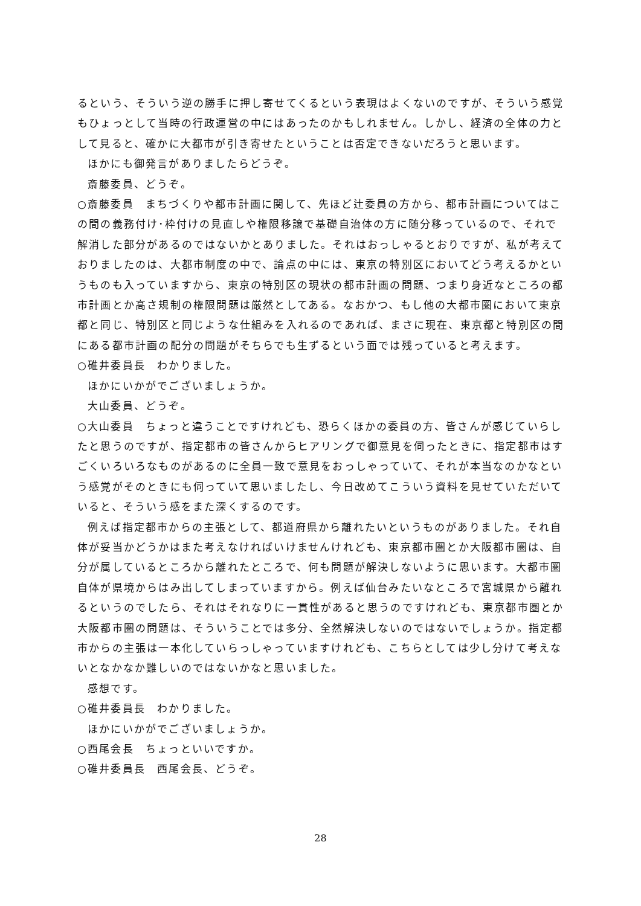るという、そういう逆の勝手に押し寄せてくるという表現はよくないのですが、そういう感覚もひょっとして当時の行政運営の中にはあったのかもしれません。しかし、経済の全体の力として見ると、確かに大都市が引き寄せたということは否定できないだろうと思います。
ほかにも御発言がありましたらどうぞ。
斎藤委員、どうぞ。
○斎藤委員　まちづくりや都市計画に関して、先ほど辻委員の方から、都市計画についてはこの間の義務付け･枠付けの見直しや権限移譲で基礎自治体の方に随分移っているので、それで解消した部分があるのではないかとありました。それはおっしゃるとおりですが、私が考えておりましたのは、大都市制度の中で、論点の中には、東京の特別区においてどう考えるかというものも入っていますから、東京の特別区の現状の都市計画の問題、つまり身近なところの都市計画とか高さ規制の権限問題は厳然としてある。なおかつ、もし他の大都市圏において東京都と同じ、特別区と同じような仕組みを入れるのであれば、まさに現在、東京都と特別区の間にある都市計画の配分の問題がそちらでも生ずるという面では残っていると考えます。
○碓井委員長　わかりました。
ほかにいかがでございましょうか。
大山委員、どうぞ。
○大山委員　ちょっと違うことですけれども、恐らくほかの委員の方、皆さんが感じていらしたと思うのですが、指定都市の皆さんからヒアリングで御意見を伺ったときに、指定都市はすごくいろいろなものがあるのに全員一致で意見をおっしゃっていて、それが本当なのかなという感覚がそのときにも伺っていて思いましたし、今日改めてこういう資料を見せていただいていると、そういう感をまた深くするのです。
例えば指定都市からの主張として、都道府県から離れたいというものがありました。それ自体が妥当かどうかはまた考えなければいけませんけれども、東京都市圏とか大阪都市圏は、自分が属しているところから離れたところで、何も問題が解決しないように思います。大都市圏自体が県境からはみ出してしまっていますから。例えば仙台みたいなところで宮城県から離れるというのでしたら、それはそれなりに一貫性があると思うのですけれども、東京都市圏とか大阪都市圏の問題は、そういうことでは多分、全然解決しないのではないでしょうか。指定都市からの主張は一本化していらっしゃっていますけれども、こちらとしては少し分けて考えないとなかなか難しいのではないかなと思いました。
感想です。
○碓井委員長　わかりました。
ほかにいかがでございましょうか。
○西尾会長　ちょっといいですか。
○碓井委員長　西尾会長、どうぞ。
28